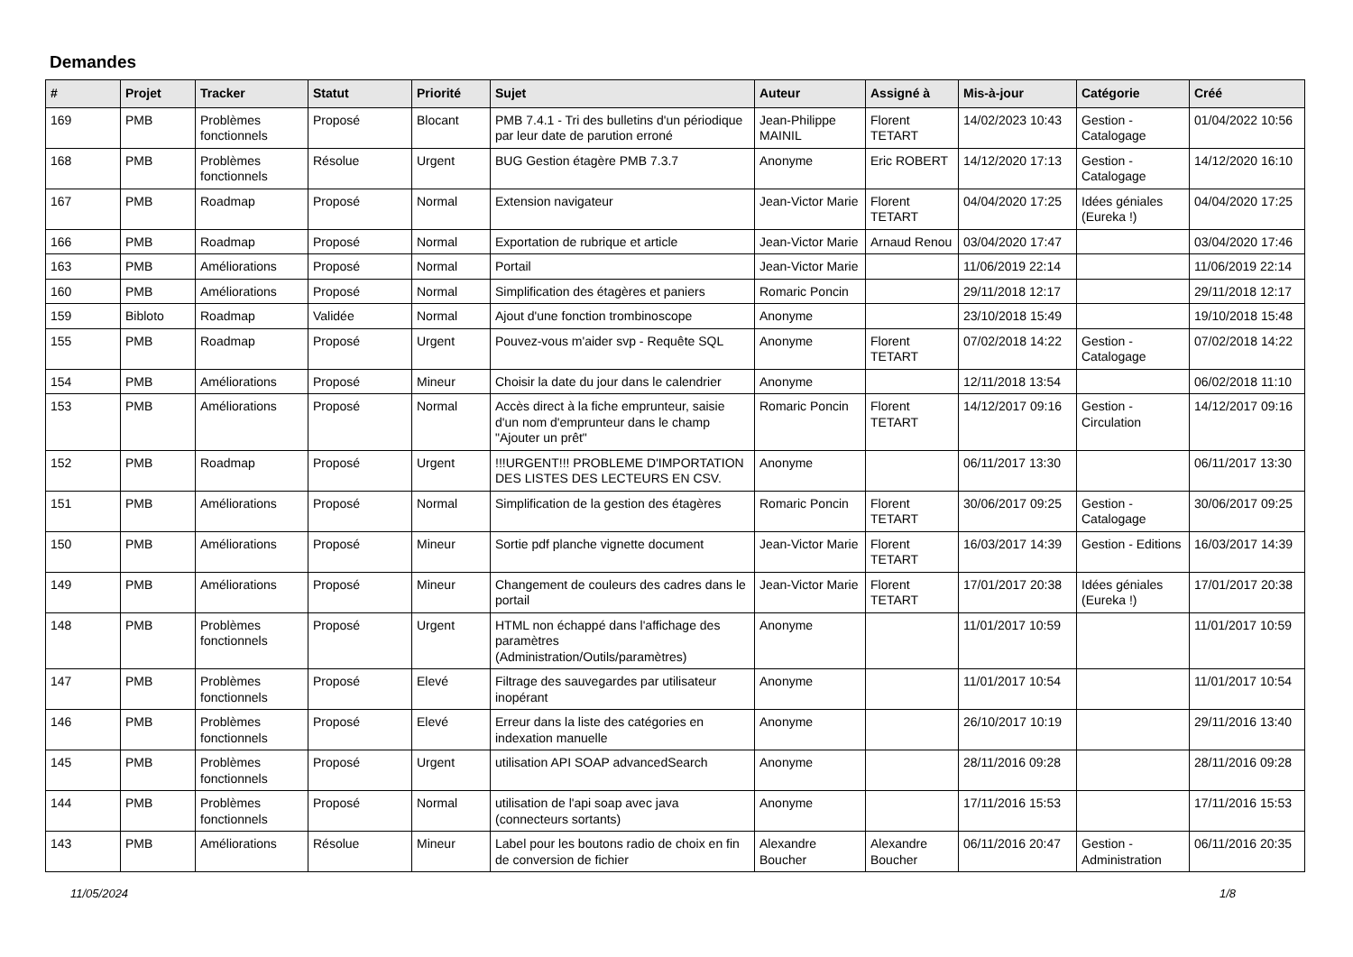Demandes
| # | Projet | Tracker | Statut | Priorité | Sujet | Auteur | Assigné à | Mis-à-jour | Catégorie | Créé |
| --- | --- | --- | --- | --- | --- | --- | --- | --- | --- | --- |
| 169 | PMB | Problèmes fonctionnels | Proposé | Blocant | PMB 7.4.1 - Tri des bulletins d'un périodique par leur date de parution erroné | Jean-Philippe MAINIL | Florent TETART | 14/02/2023 10:43 | Gestion - Catalogage | 01/04/2022 10:56 |
| 168 | PMB | Problèmes fonctionnels | Résolue | Urgent | BUG Gestion étagère PMB 7.3.7 | Anonyme | Eric ROBERT | 14/12/2020 17:13 | Gestion - Catalogage | 14/12/2020 16:10 |
| 167 | PMB | Roadmap | Proposé | Normal | Extension navigateur | Jean-Victor Marie | Florent TETART | 04/04/2020 17:25 | Idées géniales (Eureka !) | 04/04/2020 17:25 |
| 166 | PMB | Roadmap | Proposé | Normal | Exportation de rubrique et article | Jean-Victor Marie | Arnaud Renou | 03/04/2020 17:47 | | 03/04/2020 17:46 |
| 163 | PMB | Améliorations | Proposé | Normal | Portail | Jean-Victor Marie | | 11/06/2019 22:14 | | 11/06/2019 22:14 |
| 160 | PMB | Améliorations | Proposé | Normal | Simplification des étagères et paniers | Romaric Poncin | | 29/11/2018 12:17 | | 29/11/2018 12:17 |
| 159 | Bibloto | Roadmap | Validée | Normal | Ajout d'une fonction trombinoscope | Anonyme | | 23/10/2018 15:49 | | 19/10/2018 15:48 |
| 155 | PMB | Roadmap | Proposé | Urgent | Pouvez-vous m'aider svp - Requête SQL | Anonyme | Florent TETART | 07/02/2018 14:22 | Gestion - Catalogage | 07/02/2018 14:22 |
| 154 | PMB | Améliorations | Proposé | Mineur | Choisir la date du jour dans le calendrier | Anonyme | | 12/11/2018 13:54 | | 06/02/2018 11:10 |
| 153 | PMB | Améliorations | Proposé | Normal | Accès direct à la fiche emprunteur, saisie d'un nom d'emprunteur dans le champ "Ajouter un prêt" | Romaric Poncin | Florent TETART | 14/12/2017 09:16 | Gestion - Circulation | 14/12/2017 09:16 |
| 152 | PMB | Roadmap | Proposé | Urgent | !!!URGENT!!! PROBLEME D'IMPORTATION DES LISTES DES LECTEURS EN CSV. | Anonyme | | 06/11/2017 13:30 | | 06/11/2017 13:30 |
| 151 | PMB | Améliorations | Proposé | Normal | Simplification de la gestion des étagères | Romaric Poncin | Florent TETART | 30/06/2017 09:25 | Gestion - Catalogage | 30/06/2017 09:25 |
| 150 | PMB | Améliorations | Proposé | Mineur | Sortie pdf planche vignette document | Jean-Victor Marie | Florent TETART | 16/03/2017 14:39 | Gestion - Editions | 16/03/2017 14:39 |
| 149 | PMB | Améliorations | Proposé | Mineur | Changement de couleurs des cadres dans le portail | Jean-Victor Marie | Florent TETART | 17/01/2017 20:38 | Idées géniales (Eureka !) | 17/01/2017 20:38 |
| 148 | PMB | Problèmes fonctionnels | Proposé | Urgent | HTML non échappé dans l'affichage des paramètres (Administration/Outils/paramètres) | Anonyme | | 11/01/2017 10:59 | | 11/01/2017 10:59 |
| 147 | PMB | Problèmes fonctionnels | Proposé | Elevé | Filtrage des sauvegardes par utilisateur inopérant | Anonyme | | 11/01/2017 10:54 | | 11/01/2017 10:54 |
| 146 | PMB | Problèmes fonctionnels | Proposé | Elevé | Erreur dans la liste des catégories en indexation manuelle | Anonyme | | 26/10/2017 10:19 | | 29/11/2016 13:40 |
| 145 | PMB | Problèmes fonctionnels | Proposé | Urgent | utilisation API SOAP advancedSearch | Anonyme | | 28/11/2016 09:28 | | 28/11/2016 09:28 |
| 144 | PMB | Problèmes fonctionnels | Proposé | Normal | utilisation de l'api soap avec java (connecteurs sortants) | Anonyme | | 17/11/2016 15:53 | | 17/11/2016 15:53 |
| 143 | PMB | Améliorations | Résolue | Mineur | Label pour les boutons radio de choix en fin de conversion de fichier | Alexandre Boucher | Alexandre Boucher | 06/11/2016 20:47 | Gestion - Administration | 06/11/2016 20:35 |
11/05/2024 1/8